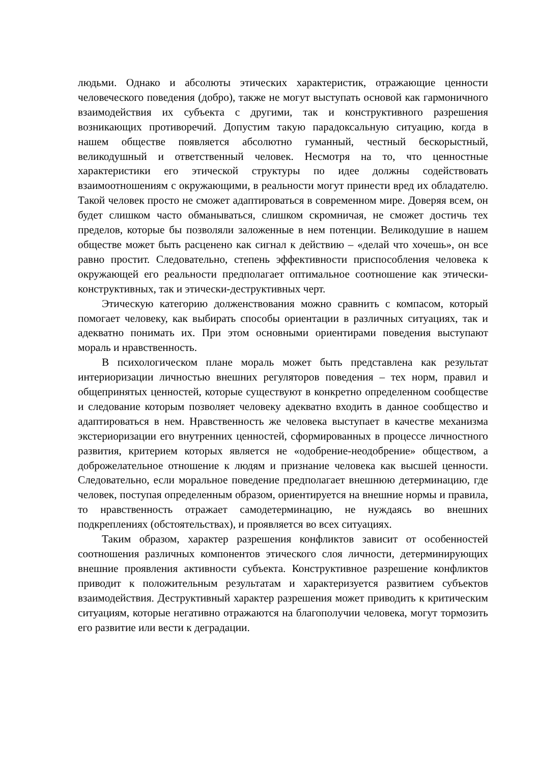людьми. Однако и абсолюты этических характеристик, отражающие ценности человеческого поведения (добро), также не могут выступать основой как гармоничного взаимодействия их субъекта с другими, так и конструктивного разрешения возникающих противоречий. Допустим такую парадоксальную ситуацию, когда в нашем обществе появляется абсолютно гуманный, честный бескорыстный, великодушный и ответственный человек. Несмотря на то, что ценностные характеристики его этической структуры по идее должны содействовать взаимоотношениям с окружающими, в реальности могут принести вред их обладателю. Такой человек просто не сможет адаптироваться в современном мире. Доверяя всем, он будет слишком часто обманываться, слишком скромничая, не сможет достичь тех пределов, которые бы позволяли заложенные в нем потенции. Великодушие в нашем обществе может быть расценено как сигнал к действию – «делай что хочешь», он все равно простит. Следовательно, степень эффективности приспособления человека к окружающей его реальности предполагает оптимальное соотношение как этически-конструктивных, так и этически-деструктивных черт.
Этическую категорию долженствования можно сравнить с компасом, который помогает человеку, как выбирать способы ориентации в различных ситуациях, так и адекватно понимать их. При этом основными ориентирами поведения выступают мораль и нравственность.
В психологическом плане мораль может быть представлена как результат интериоризации личностью внешних регуляторов поведения – тех норм, правил и общепринятых ценностей, которые существуют в конкретно определенном сообществе и следование которым позволяет человеку адекватно входить в данное сообщество и адаптироваться в нем. Нравственность же человека выступает в качестве механизма экстериоризации его внутренних ценностей, сформированных в процессе личностного развития, критерием которых является не «одобрение-неодобрение» обществом, а доброжелательное отношение к людям и признание человека как высшей ценности. Следовательно, если моральное поведение предполагает внешнюю детерминацию, где человек, поступая определенным образом, ориентируется на внешние нормы и правила, то нравственность отражает самодетерминацию, не нуждаясь во внешних подкреплениях (обстоятельствах), и проявляется во всех ситуациях.
Таким образом, характер разрешения конфликтов зависит от особенностей соотношения различных компонентов этического слоя личности, детерминирующих внешние проявления активности субъекта. Конструктивное разрешение конфликтов приводит к положительным результатам и характеризуется развитием субъектов взаимодействия. Деструктивный характер разрешения может приводить к критическим ситуациям, которые негативно отражаются на благополучии человека, могут тормозить его развитие или вести к деградации.